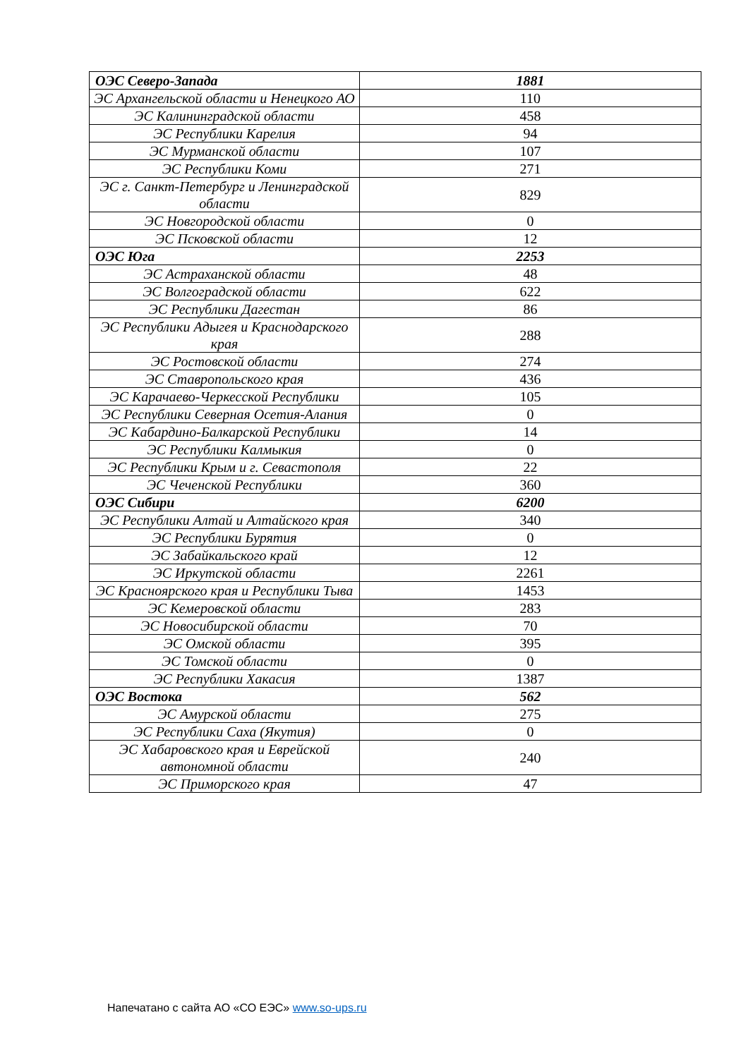| ОЭС Северо-Запада | 1881 |
| ЭС Архангельской области и Ненецкого АО | 110 |
| ЭС Калининградской области | 458 |
| ЭС Республики Карелия | 94 |
| ЭС Мурманской области | 107 |
| ЭС Республики Коми | 271 |
| ЭС г. Санкт-Петербург и Ленинградской области | 829 |
| ЭС Новгородской области | 0 |
| ЭС Псковской области | 12 |
| ОЭС Юга | 2253 |
| ЭС Астраханской области | 48 |
| ЭС Волгоградской области | 622 |
| ЭС Республики Дагестан | 86 |
| ЭС Республики Адыгея и Краснодарского края | 288 |
| ЭС Ростовской области | 274 |
| ЭС Ставропольского края | 436 |
| ЭС Карачаево-Черкесской Республики | 105 |
| ЭС Республики Северная Осетия-Алания | 0 |
| ЭС Кабардино-Балкарской Республики | 14 |
| ЭС Республики Калмыкия | 0 |
| ЭС Республики Крым и г. Севастополя | 22 |
| ЭС Чеченской Республики | 360 |
| ОЭС Сибири | 6200 |
| ЭС Республики Алтай и Алтайского края | 340 |
| ЭС Республики Бурятия | 0 |
| ЭС Забайкальского край | 12 |
| ЭС Иркутской области | 2261 |
| ЭС Красноярского края и Республики Тыва | 1453 |
| ЭС Кемеровской области | 283 |
| ЭС Новосибирской области | 70 |
| ЭС Омской области | 395 |
| ЭС Томской области | 0 |
| ЭС Республики Хакасия | 1387 |
| ОЭС Востока | 562 |
| ЭС Амурской области | 275 |
| ЭС Республики Саха (Якутия) | 0 |
| ЭС Хабаровского края и Еврейской автономной области | 240 |
| ЭС Приморского края | 47 |
Напечатано с сайта АО «СО ЕЭС» www.so-ups.ru